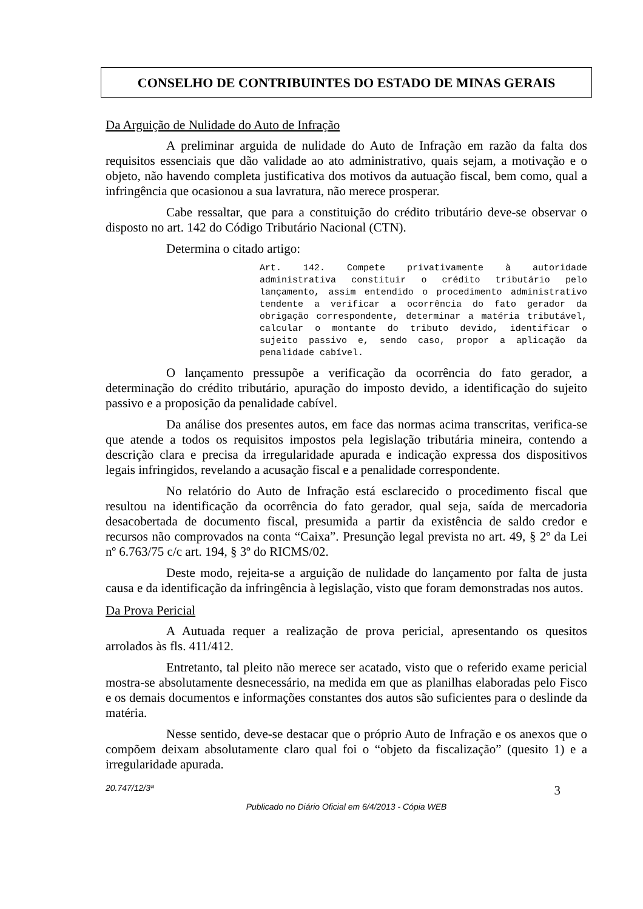CONSELHO DE CONTRIBUINTES DO ESTADO DE MINAS GERAIS
Da Arguição de Nulidade do Auto de Infração
A preliminar arguida de nulidade do Auto de Infração em razão da falta dos requisitos essenciais que dão validade ao ato administrativo, quais sejam, a motivação e o objeto, não havendo completa justificativa dos motivos da autuação fiscal, bem como, qual a infringência que ocasionou a sua lavratura, não merece prosperar.
Cabe ressaltar, que para a constituição do crédito tributário deve-se observar o disposto no art. 142 do Código Tributário Nacional (CTN).
Determina o citado artigo:
Art. 142. Compete privativamente à autoridade administrativa constituir o crédito tributário pelo lançamento, assim entendido o procedimento administrativo tendente a verificar a ocorrência do fato gerador da obrigação correspondente, determinar a matéria tributável, calcular o montante do tributo devido, identificar o sujeito passivo e, sendo caso, propor a aplicação da penalidade cabível.
O lançamento pressupõe a verificação da ocorrência do fato gerador, a determinação do crédito tributário, apuração do imposto devido, a identificação do sujeito passivo e a proposição da penalidade cabível.
Da análise dos presentes autos, em face das normas acima transcritas, verifica-se que atende a todos os requisitos impostos pela legislação tributária mineira, contendo a descrição clara e precisa da irregularidade apurada e indicação expressa dos dispositivos legais infringidos, revelando a acusação fiscal e a penalidade correspondente.
No relatório do Auto de Infração está esclarecido o procedimento fiscal que resultou na identificação da ocorrência do fato gerador, qual seja, saída de mercadoria desacobertada de documento fiscal, presumida a partir da existência de saldo credor e recursos não comprovados na conta “Caixa”. Presunção legal prevista no art. 49, § 2º da Lei nº 6.763/75 c/c art. 194, § 3º do RICMS/02.
Deste modo, rejeita-se a arguição de nulidade do lançamento por falta de justa causa e da identificação da infringência à legislação, visto que foram demonstradas nos autos.
Da Prova Pericial
A Autuada requer a realização de prova pericial, apresentando os quesitos arrolados às fls. 411/412.
Entretanto, tal pleito não merece ser acatado, visto que o referido exame pericial mostra-se absolutamente desnecessário, na medida em que as planilhas elaboradas pelo Fisco e os demais documentos e informações constantes dos autos são suficientes para o deslinde da matéria.
Nesse sentido, deve-se destacar que o próprio Auto de Infração e os anexos que o compõem deixam absolutamente claro qual foi o “objeto da fiscalização” (quesito 1) e a irregularidade apurada.
20.747/12/3ª 3
Publicado no Diário Oficial em 6/4/2013 - Cópia WEB